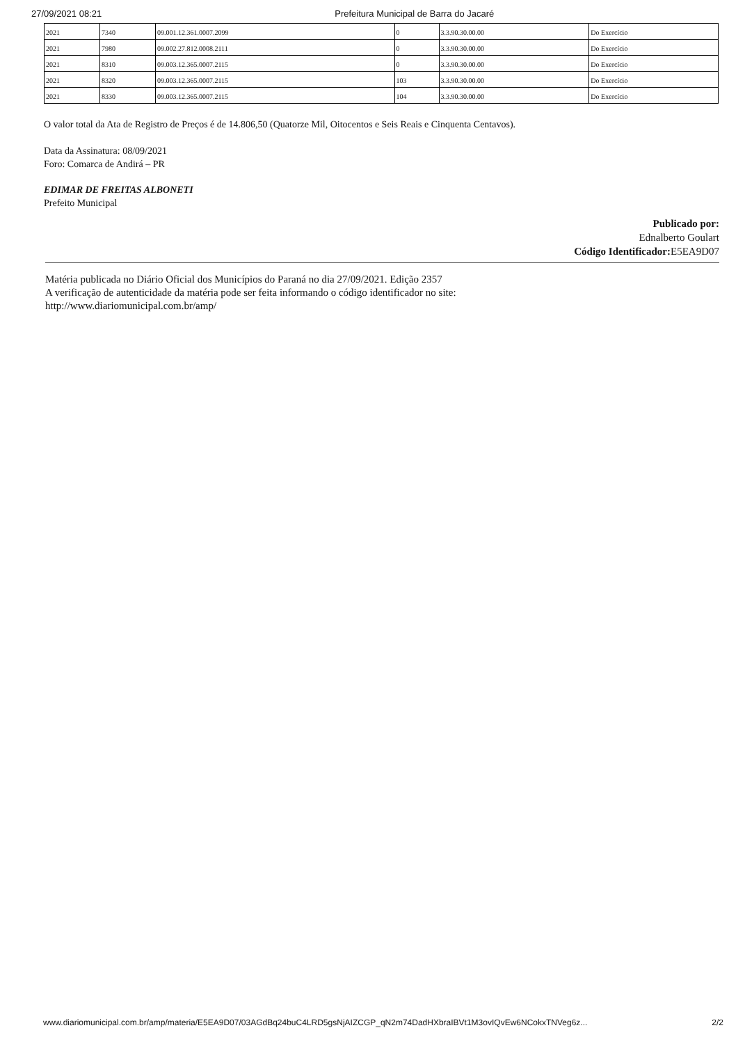27/09/2021 08:21 Prefeitura Municipal de Barra do Jacaré
| 2021 | 7340 | 09.001.12.361.0007.2099 | 0 | 3.3.90.30.00.00 | Do Exercício |
| 2021 | 7980 | 09.002.27.812.0008.2111 | 0 | 3.3.90.30.00.00 | Do Exercício |
| 2021 | 8310 | 09.003.12.365.0007.2115 | 0 | 3.3.90.30.00.00 | Do Exercício |
| 2021 | 8320 | 09.003.12.365.0007.2115 | 103 | 3.3.90.30.00.00 | Do Exercício |
| 2021 | 8330 | 09.003.12.365.0007.2115 | 104 | 3.3.90.30.00.00 | Do Exercício |
O valor total da Ata de Registro de Preços é de 14.806,50 (Quatorze Mil, Oitocentos e Seis Reais e Cinquenta Centavos).
Data da Assinatura: 08/09/2021
Foro: Comarca de Andirá – PR
EDIMAR DE FREITAS ALBONETI
Prefeito Municipal
Publicado por:
Ednalberto Goulart
Código Identificador: E5EA9D07
Matéria publicada no Diário Oficial dos Municípios do Paraná no dia 27/09/2021. Edição 2357
A verificação de autenticidade da matéria pode ser feita informando o código identificador no site:
http://www.diariomunicipal.com.br/amp/
www.diariomunicipal.com.br/amp/materia/E5EA9D07/03AGdBq24buC4LRD5gsNjAIZCGP_qN2m74DadHXbraIBVt1M3ovIQvEw6NCokxTNVeg6z... 2/2